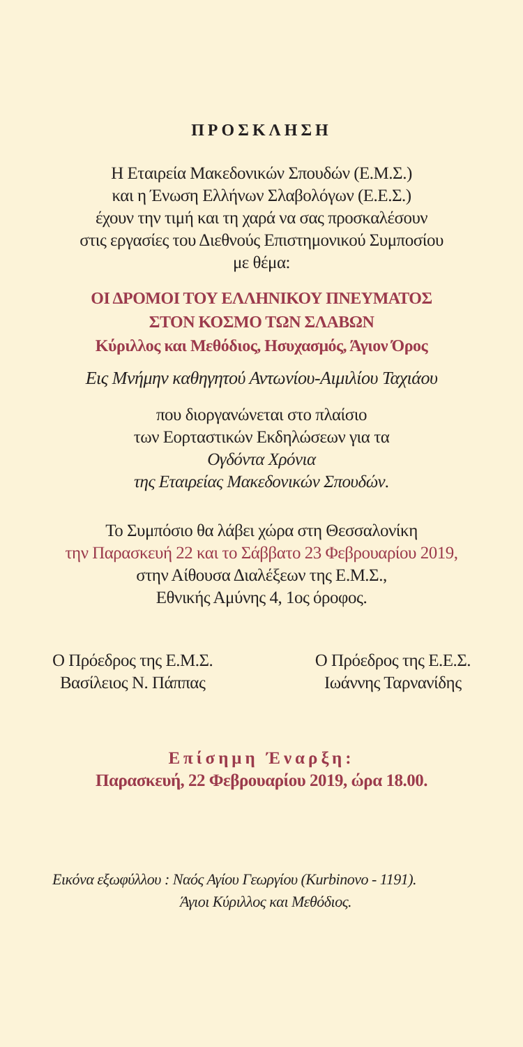ΠΡΟΣΚΛΗΣΗ
Η Εταιρεία Μακεδονικών Σπουδών (Ε.Μ.Σ.)
και η Ένωση Ελλήνων Σλαβολόγων (Ε.Ε.Σ.)
έχουν την τιμή και τη χαρά να σας προσκαλέσουν
στις εργασίες του Διεθνούς Επιστημονικού Συμποσίου
με θέμα:
ΟΙ ΔΡΟΜΟΙ ΤΟΥ ΕΛΛΗΝΙΚΟΥ ΠΝΕΥΜΑΤΟΣ
ΣΤΟΝ ΚΟΣΜΟ ΤΩΝ ΣΛΑΒΩΝ
Κύριλλος και Μεθόδιος, Ησυχασμός, Άγιον Όρος
Εις Μνήμην καθηγητού Αντωνίου-Αιμιλίου Ταχιάου
που διοργανώνεται στο πλαίσιο
των Εορταστικών Εκδηλώσεων για τα
Ογδόντα Χρόνια
της Εταιρείας Μακεδονικών Σπουδών.
Το Συμπόσιο θα λάβει χώρα στη Θεσσαλονίκη
την Παρασκευή 22 και το Σάββατο 23 Φεβρουαρίου 2019,
στην Αίθουσα Διαλέξεων της Ε.Μ.Σ.,
Εθνικής Αμύνης 4, 1ος όροφος.
Ο Πρόεδρος της Ε.Μ.Σ.
Βασίλειος Ν. Πάππας
Ο Πρόεδρος της Ε.Ε.Σ.
Ιωάννης Ταρνανίδης
Επίσημη Έναρξη:
Παρασκευή, 22 Φεβρουαρίου 2019, ώρα 18.00.
Εικόνα εξωφύλλου : Ναός Αγίου Γεωργίου (Kurbinovo - 1191).
Άγιοι Κύριλλος και Μεθόδιος.